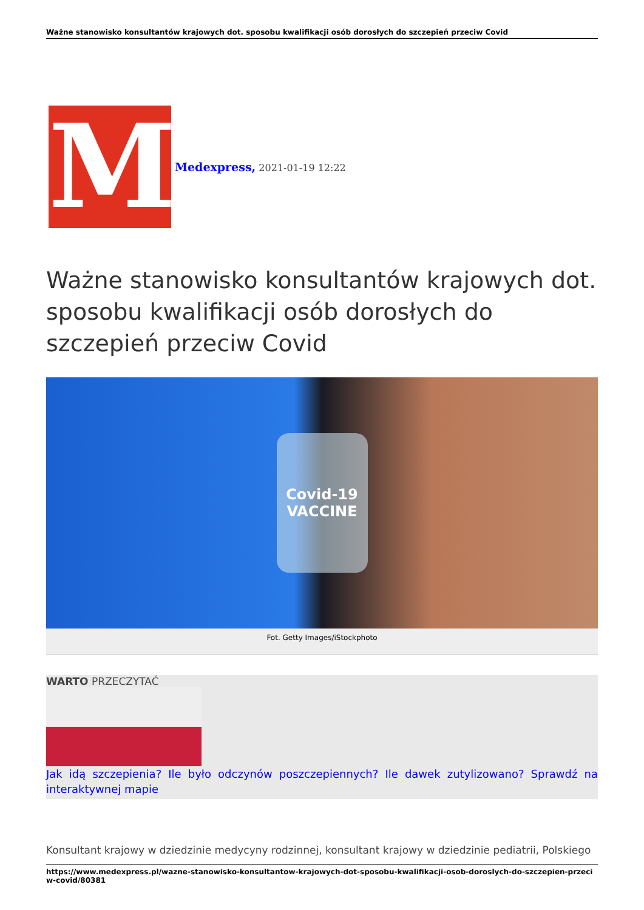Ważne stanowisko konsultantów krajowych dot. sposobu kwalifikacji osób dorosłych do szczepień przeciw Covid
M
Medexpress, 2021-01-19 12:22
Ważne stanowisko konsultantów krajowych dot. sposobu kwalifikacji osób dorosłych do szczepień przeciw Covid
Covid-19
VACCINE
Fot. Getty Images/iStockphoto
WARTO PRZECZYTAĆ
Jak idą szczepienia? Ile było odczynów poszczepiennych? Ile dawek zutylizowano? Sprawdź na interaktywnej mapie
Konsultant krajowy w dziedzinie medycyny rodzinnej, konsultant krajowy w dziedzinie pediatrii, Polskiego
https://www.medexpress.pl/wazne-stanowisko-konsultantow-krajowych-dot-sposobu-kwalifikacji-osob-doroslych-do-szczepien-przeciw-covid/80381